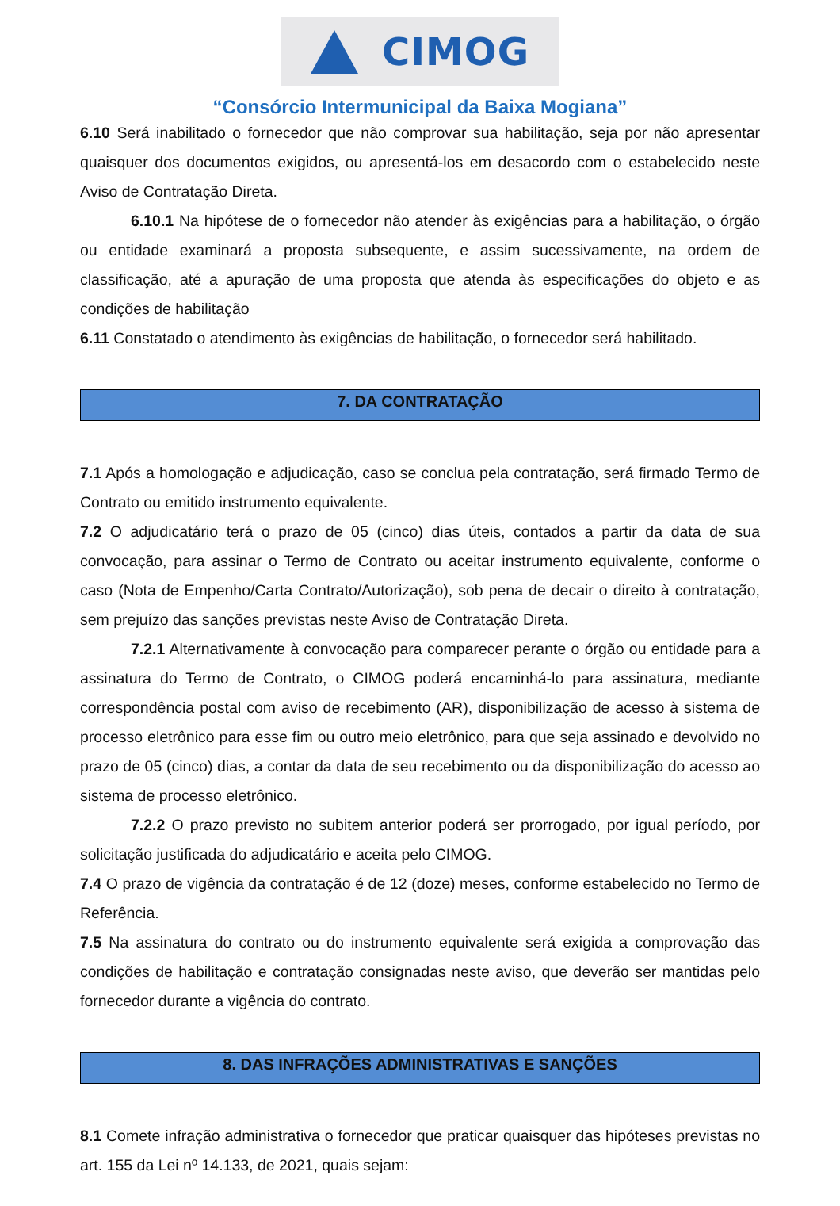CIMOG
“Consórcio Intermunicipal da Baixa Mogiana”
6.10 Será inabilitado o fornecedor que não comprovar sua habilitação, seja por não apresentar quaisquer dos documentos exigidos, ou apresentá-los em desacordo com o estabelecido neste Aviso de Contratação Direta.
6.10.1 Na hipótese de o fornecedor não atender às exigências para a habilitação, o órgão ou entidade examinará a proposta subsequente, e assim sucessivamente, na ordem de classificação, até a apuração de uma proposta que atenda às especificações do objeto e as condições de habilitação
6.11 Constatado o atendimento às exigências de habilitação, o fornecedor será habilitado.
7. DA CONTRATAÇÃO
7.1 Após a homologação e adjudicação, caso se conclua pela contratação, será firmado Termo de Contrato ou emitido instrumento equivalente.
7.2 O adjudicatário terá o prazo de 05 (cinco) dias úteis, contados a partir da data de sua convocação, para assinar o Termo de Contrato ou aceitar instrumento equivalente, conforme o caso (Nota de Empenho/Carta Contrato/Autorização), sob pena de decair o direito à contratação, sem prejuízo das sanções previstas neste Aviso de Contratação Direta.
7.2.1 Alternativamente à convocação para comparecer perante o órgão ou entidade para a assinatura do Termo de Contrato, o CIMOG poderá encaminhá-lo para assinatura, mediante correspondência postal com aviso de recebimento (AR), disponibilização de acesso à sistema de processo eletrônico para esse fim ou outro meio eletrônico, para que seja assinado e devolvido no prazo de 05 (cinco) dias, a contar da data de seu recebimento ou da disponibilização do acesso ao sistema de processo eletrônico.
7.2.2 O prazo previsto no subitem anterior poderá ser prorrogado, por igual período, por solicitação justificada do adjudicatário e aceita pelo CIMOG.
7.4 O prazo de vigência da contratação é de 12 (doze) meses, conforme estabelecido no Termo de Referência.
7.5 Na assinatura do contrato ou do instrumento equivalente será exigida a comprovação das condições de habilitação e contratação consignadas neste aviso, que deverão ser mantidas pelo fornecedor durante a vigência do contrato.
8. DAS INFRAÇÕES ADMINISTRATIVAS E SANÇÕES
8.1 Comete infração administrativa o fornecedor que praticar quaisquer das hipóteses previstas no art. 155 da Lei nº 14.133, de 2021, quais sejam: